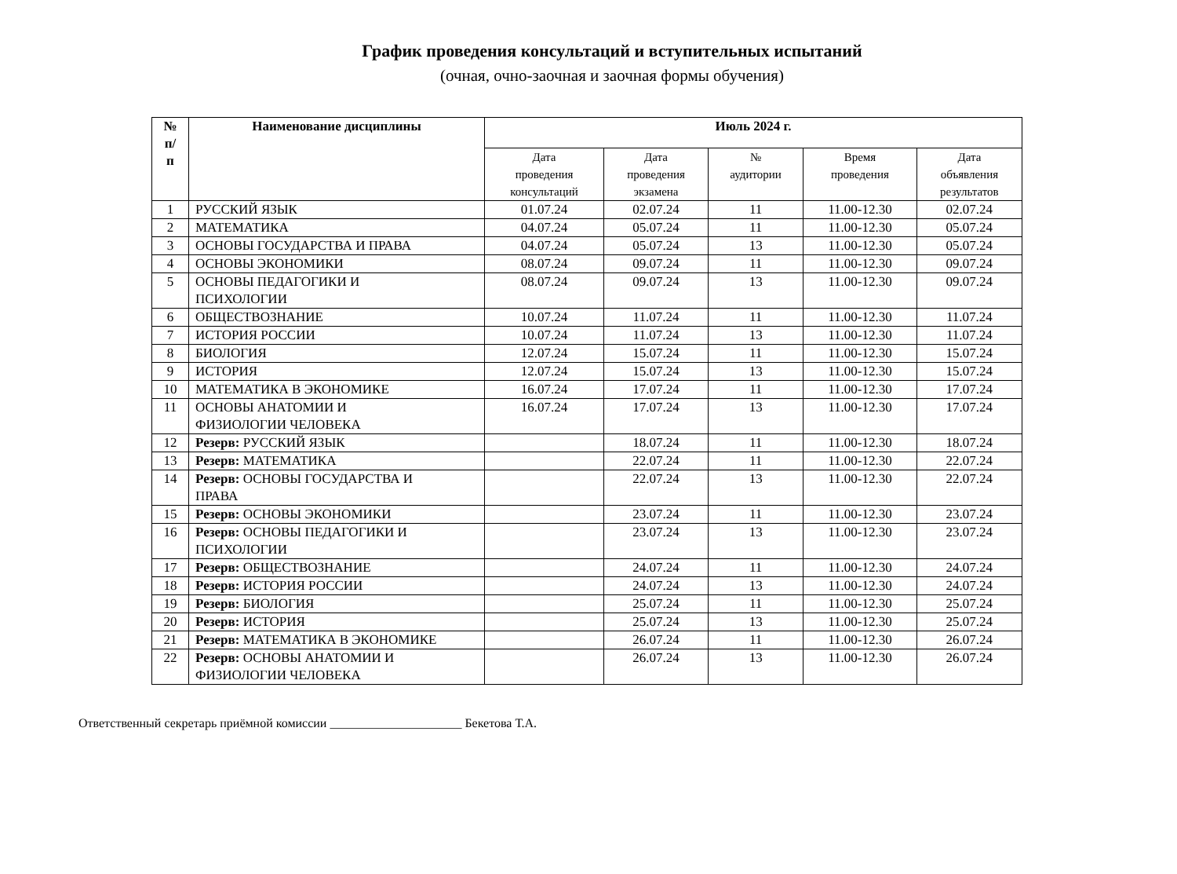График проведения консультаций и вступительных испытаний
(очная, очно-заочная и заочная формы обучения)
| № п/ п | Наименование дисциплины | Июль 2024 г. | | | | |
| --- | --- | --- | --- | --- | --- | --- |
| | | Дата проведения консультаций | Дата проведения экзамена | № аудитории | Время проведения | Дата объявления результатов |
| 1 | РУССКИЙ ЯЗЫК | 01.07.24 | 02.07.24 | 11 | 11.00-12.30 | 02.07.24 |
| 2 | МАТЕМАТИКА | 04.07.24 | 05.07.24 | 11 | 11.00-12.30 | 05.07.24 |
| 3 | ОСНОВЫ ГОСУДАРСТВА И ПРАВА | 04.07.24 | 05.07.24 | 13 | 11.00-12.30 | 05.07.24 |
| 4 | ОСНОВЫ ЭКОНОМИКИ | 08.07.24 | 09.07.24 | 11 | 11.00-12.30 | 09.07.24 |
| 5 | ОСНОВЫ ПЕДАГОГИКИ И ПСИХОЛОГИИ | 08.07.24 | 09.07.24 | 13 | 11.00-12.30 | 09.07.24 |
| 6 | ОБЩЕСТВОЗНАНИЕ | 10.07.24 | 11.07.24 | 11 | 11.00-12.30 | 11.07.24 |
| 7 | ИСТОРИЯ РОССИИ | 10.07.24 | 11.07.24 | 13 | 11.00-12.30 | 11.07.24 |
| 8 | БИОЛОГИЯ | 12.07.24 | 15.07.24 | 11 | 11.00-12.30 | 15.07.24 |
| 9 | ИСТОРИЯ | 12.07.24 | 15.07.24 | 13 | 11.00-12.30 | 15.07.24 |
| 10 | МАТЕМАТИКА В ЭКОНОМИКЕ | 16.07.24 | 17.07.24 | 11 | 11.00-12.30 | 17.07.24 |
| 11 | ОСНОВЫ АНАТОМИИ И ФИЗИОЛОГИИ ЧЕЛОВЕКА | 16.07.24 | 17.07.24 | 13 | 11.00-12.30 | 17.07.24 |
| 12 | Резерв: РУССКИЙ ЯЗЫК | | 18.07.24 | 11 | 11.00-12.30 | 18.07.24 |
| 13 | Резерв: МАТЕМАТИКА | | 22.07.24 | 11 | 11.00-12.30 | 22.07.24 |
| 14 | Резерв: ОСНОВЫ ГОСУДАРСТВА И ПРАВА | | 22.07.24 | 13 | 11.00-12.30 | 22.07.24 |
| 15 | Резерв: ОСНОВЫ ЭКОНОМИКИ | | 23.07.24 | 11 | 11.00-12.30 | 23.07.24 |
| 16 | Резерв: ОСНОВЫ ПЕДАГОГИКИ И ПСИХОЛОГИИ | | 23.07.24 | 13 | 11.00-12.30 | 23.07.24 |
| 17 | Резерв: ОБЩЕСТВОЗНАНИЕ | | 24.07.24 | 11 | 11.00-12.30 | 24.07.24 |
| 18 | Резерв: ИСТОРИЯ РОССИИ | | 24.07.24 | 13 | 11.00-12.30 | 24.07.24 |
| 19 | Резерв: БИОЛОГИЯ | | 25.07.24 | 11 | 11.00-12.30 | 25.07.24 |
| 20 | Резерв: ИСТОРИЯ | | 25.07.24 | 13 | 11.00-12.30 | 25.07.24 |
| 21 | Резерв: МАТЕМАТИКА В ЭКОНОМИКЕ | | 26.07.24 | 11 | 11.00-12.30 | 26.07.24 |
| 22 | Резерв: ОСНОВЫ АНАТОМИИ И ФИЗИОЛОГИИ ЧЕЛОВЕКА | | 26.07.24 | 13 | 11.00-12.30 | 26.07.24 |
Ответственный секретарь приёмной комиссии _____________________ Бекетова Т.А.